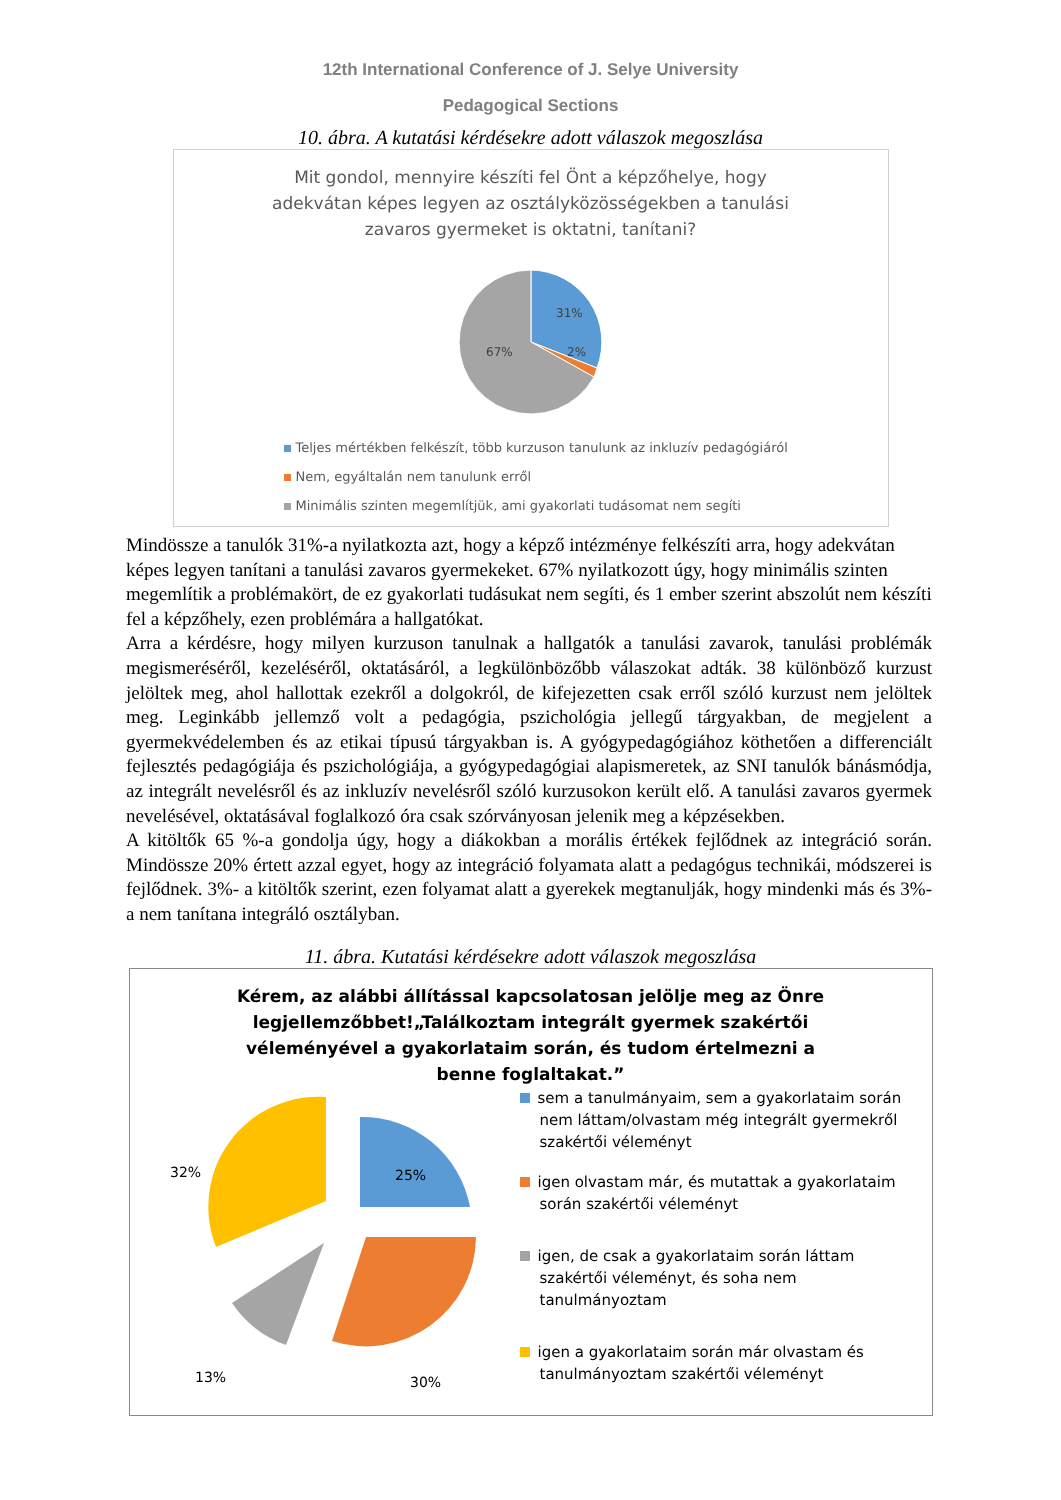12th International Conference of J. Selye University
Pedagogical Sections
10. ábra. A kutatási kérdésekre adott válaszok megoszlása
Mit gondol, mennyire készíti fel Önt a képzőhelye, hogy
adekvátan képes legyen az osztályközösségekben a tanulási
zavaros gyermeket is oktatni, tanítani?
31%
2%
67%
Teljes mértékben felkészít, több kurzuson tanulunk az inkluzív pedagógiáról
Nem, egyáltalán nem tanulunk erről
Minimális szinten megemlítjük, ami gyakorlati tudásomat nem segíti
Mindössze a tanulók 31%-a nyilatkozta azt, hogy a képző intézménye felkészíti arra, hogy adekvátan képes legyen tanítani a tanulási zavaros gyermekeket. 67% nyilatkozott úgy, hogy minimális szinten megemlítik a problémakört, de ez gyakorlati tudásukat nem segíti, és 1 ember szerint abszolút nem készíti fel a képzőhely, ezen problémára a hallgatókat.
Arra a kérdésre, hogy milyen kurzuson tanulnak a hallgatók a tanulási zavarok, tanulási problémák megismeréséről, kezeléséről, oktatásáról, a legkülönbözőbb válaszokat adták. 38 különböző kurzust jelöltek meg, ahol hallottak ezekről a dolgokról, de kifejezetten csak erről szóló kurzust nem jelöltek meg. Leginkább jellemző volt a pedagógia, pszichológia jellegű tárgyakban, de megjelent a gyermekvédelemben és az etikai típusú tárgyakban is. A gyógypedagógiához köthetően a differenciált fejlesztés pedagógiája és pszichológiája, a gyógypedagógiai alapismeretek, az SNI tanulók bánásmódja, az integrált nevelésről és az inkluzív nevelésről szóló kurzusokon került elő. A tanulási zavaros gyermek nevelésével, oktatásával foglalkozó óra csak szórványosan jelenik meg a képzésekben.
A kitöltők 65 %-a gondolja úgy, hogy a diákokban a morális értékek fejlődnek az integráció során. Mindössze 20% értett azzal egyet, hogy az integráció folyamata alatt a pedagógus technikái, módszerei is fejlődnek. 3%- a kitöltők szerint, ezen folyamat alatt a gyerekek megtanulják, hogy mindenki más és 3%- a nem tanítana integráló osztályban.
11. ábra. Kutatási kérdésekre adott válaszok megoszlása
Kérem, az alábbi állítással kapcsolatosan jelölje meg az Önre legjellemzőbbet!„Találkoztam integrált gyermek szakértői véleményével a gyakorlataim során, és tudom értelmezni a benne foglaltakat.”
25%
30%
13%
32%
sem a tanulmányaim, sem a gyakorlataim során nem láttam/olvastam még integrált gyermekről szakértői véleményt
igen olvastam már, és mutattak a gyakorlataim során szakértői véleményt
igen, de csak a gyakorlataim során láttam szakértői véleményt, és soha nem tanulmányoztam
igen a gyakorlataim során már olvastam és tanulmányoztam szakértői véleményt